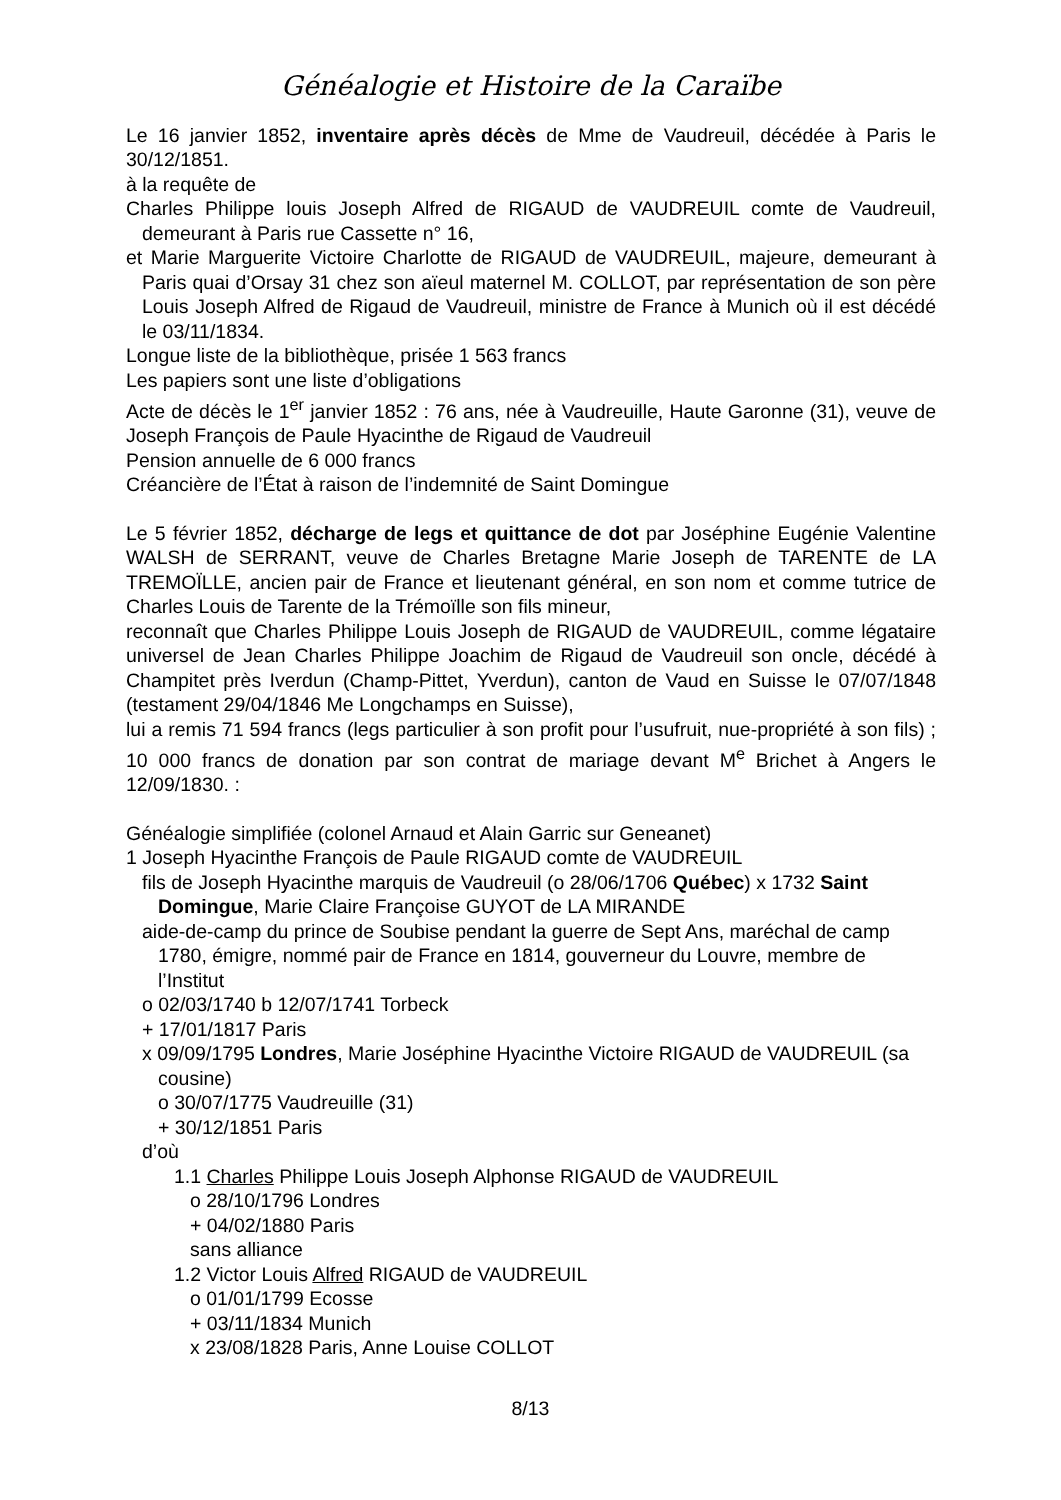Généalogie et Histoire de la Caraïbe
Le 16 janvier 1852, inventaire après décès de Mme de Vaudreuil, décédée à Paris le 30/12/1851.
à la requête de
Charles Philippe louis Joseph Alfred de RIGAUD de VAUDREUIL comte de Vaudreuil, demeurant à Paris rue Cassette n° 16,
et Marie Marguerite Victoire Charlotte de RIGAUD de VAUDREUIL, majeure, demeurant à Paris quai d’Orsay 31 chez son aïeul maternel M. COLLOT, par représentation de son père Louis Joseph Alfred de Rigaud de Vaudreuil, ministre de France à Munich où il est décédé le 03/11/1834.
Longue liste de la bibliothèque, prisée 1 563 francs
Les papiers sont une liste d’obligations
Acte de décès le 1<sup>er</sup> janvier 1852 : 76 ans, née à Vaudreuille, Haute Garonne (31), veuve de Joseph François de Paule Hyacinthe de Rigaud de Vaudreuil
Pension annuelle de 6 000 francs
Créancière de l’État à raison de l’indemnité de Saint Domingue
Le 5 février 1852, décharge de legs et quittance de dot par Joséphine Eugénie Valentine WALSH de SERRANT, veuve de Charles Bretagne Marie Joseph de TARENTE de LA TREMOÏLLE, ancien pair de France et lieutenant général, en son nom et comme tutrice de Charles Louis de Tarente de la Trémoïlle son fils mineur,
reconnaît que Charles Philippe Louis Joseph de RIGAUD de VAUDREUIL, comme légataire universel de Jean Charles Philippe Joachim de Rigaud de Vaudreuil son oncle, décédé à Champitet près Iverdun (Champ-Pittet, Yverdun), canton de Vaud en Suisse le 07/07/1848 (testament 29/04/1846 Me Longchamps en Suisse),
lui a remis 71 594 francs (legs particulier à son profit pour l’usufruit, nue-propriété à son fils) ; 10 000 francs de donation par son contrat de mariage devant M<sup>e</sup> Brichet à Angers le 12/09/1830. :
Généalogie simplifiée (colonel Arnaud et Alain Garric sur Geneanet)
1 Joseph Hyacinthe François de Paule RIGAUD comte de VAUDREUIL
fils de Joseph Hyacinthe marquis de Vaudreuil (o 28/06/1706 Québec) x 1732 Saint Domingue, Marie Claire Françoise GUYOT de LA MIRANDE
aide-de-camp du prince de Soubise pendant la guerre de Sept Ans, maréchal de camp 1780, émigre, nommé pair de France en 1814, gouverneur du Louvre, membre de l’Institut
o 02/03/1740 b 12/07/1741 Torbeck
+ 17/01/1817 Paris
x 09/09/1795 Londres, Marie Joséphine Hyacinthe Victoire RIGAUD de VAUDREUIL (sa cousine)
o 30/07/1775 Vaudreuille (31)
+ 30/12/1851 Paris
d’où
1.1 Charles Philippe Louis Joseph Alphonse RIGAUD de VAUDREUIL
o 28/10/1796 Londres
+ 04/02/1880 Paris
sans alliance
1.2 Victor Louis Alfred RIGAUD de VAUDREUIL
o 01/01/1799 Ecosse
+ 03/11/1834 Munich
x 23/08/1828 Paris, Anne Louise COLLOT
8/13